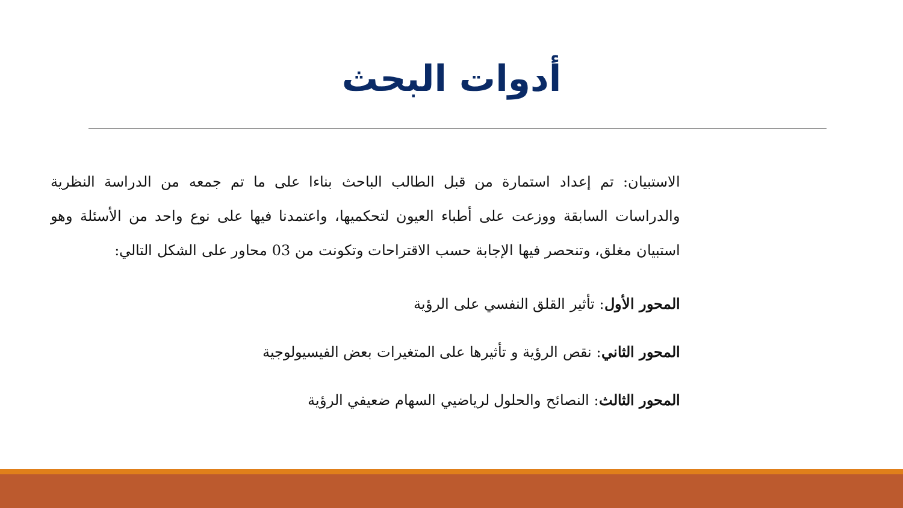أدوات البحث
الاستبيان: تم إعداد استمارة من قبل الطالب الباحث بناءا على ما تم جمعه من الدراسة النظرية والدراسات السابقة ووزعت على أطباء العيون لتحكميها، واعتمدنا فيها على نوع واحد من الأسئلة وهو استبيان مغلق، وتنحصر فيها الإجابة حسب الاقتراحات وتكونت من 03 محاور على الشكل التالي:
المحور الأول: تأثير القلق النفسي على الرؤية
المحور الثاني: نقص الرؤية و تأثيرها على المتغيرات بعض الفيسيولوجية
المحور الثالث: النصائح والحلول لرياضيي السهام ضعيفي الرؤية